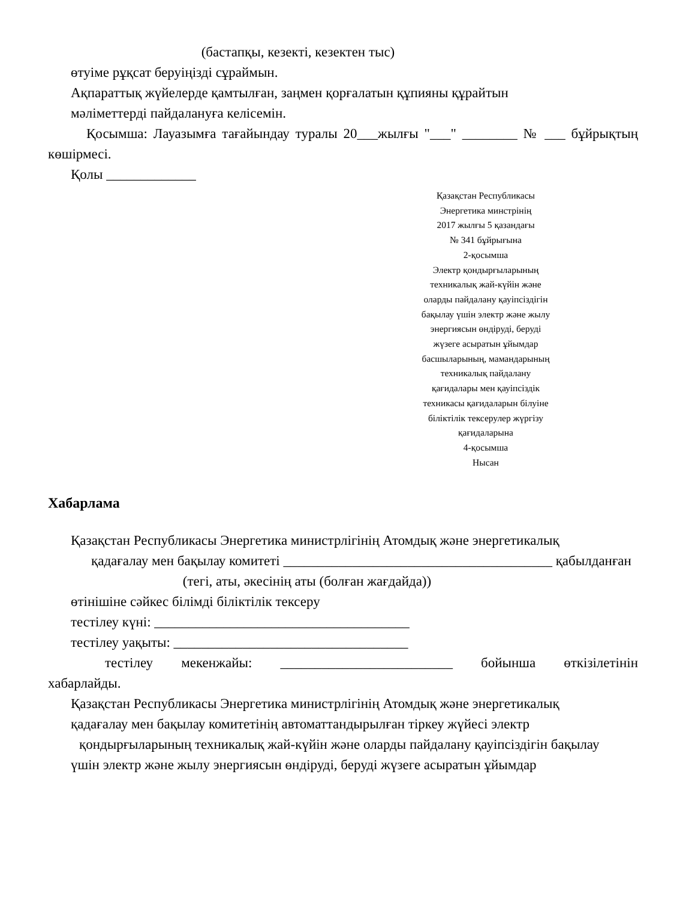(бастапқы, кезекті, кезектен тыс)
өтуіме рұқсат беруіңізді сұраймын.
Ақпараттық жүйелерде қамтылған, заңмен қорғалатын құпияны құрайтын
мәліметтерді пайдалануға келісемін.
Қосымша: Лауазымға тағайындау туралы 20___жылғы "___" ________ № ___ бұйрықтың көшірмесі.
Қолы _____________
Қазақстан Республикасы
Энергетика минстрінің
2017 жылғы 5 қазандағы
№ 341 бұйрығына
2-қосымша
Электр қондырғыларының
техникалық жай-күйін және
оларды пайдалану қауіпсіздігін
бақылау үшін электр және жылу
энергиясын өндіруді, беруді
жүзеге асыратын ұйымдар
басшыларының, мамандарының
техникалық пайдалану
қағидалары мен қауіпсіздік
техникасы қағидаларын білуіне
біліктілік тексерулер жүргізу
қағидаларына
4-қосымша
Нысан
Хабарлама
Қазақстан Республикасы Энергетика министрлігінің Атомдық және энергетикалық
қадағалау мен бақылау комитеті _______________________________________ қабылданған
(тегі, аты, әкесінің аты (болған жағдайда))
өтінішіне сәйкес білімді біліктілік тексеру
тестілеу күні: _____________________________________
тестілеу уақыты: __________________________________
тестілеу мекенжайы: _________________________ бойынша өткізілетінін хабарлайды.
Қазақстан Республикасы Энергетика министрлігінің Атомдық және энергетикалық
қадағалау мен бақылау комитетінің автоматтандырылған тіркеу жүйесі электр
қондырғыларының техникалық жай-күйін және оларды пайдалану қауіпсіздігін бақылау
үшін электр және жылу энергиясын өндіруді, беруді жүзеге асыратын ұйымдар